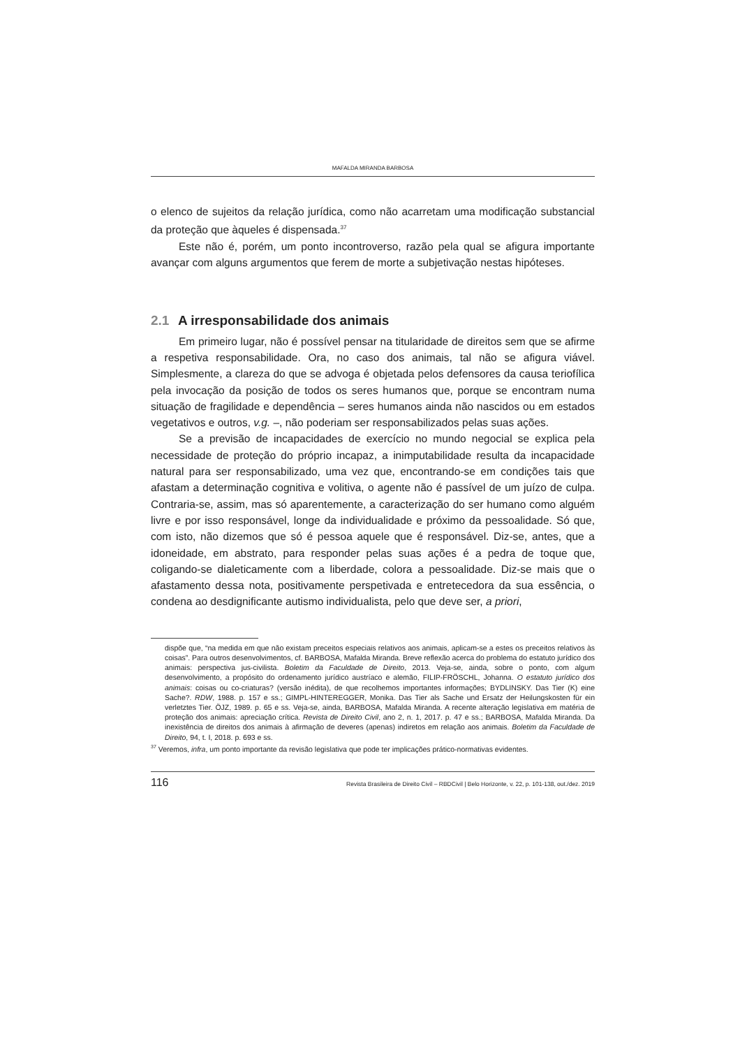MAFALDA MIRANDA BARBOSA
o elenco de sujeitos da relação jurídica, como não acarretam uma modificação substancial da proteção que àqueles é dispensada.<sup>37</sup>
Este não é, porém, um ponto incontroverso, razão pela qual se afigura importante avançar com alguns argumentos que ferem de morte a subjetivação nestas hipóteses.
2.1 A irresponsabilidade dos animais
Em primeiro lugar, não é possível pensar na titularidade de direitos sem que se afirme a respetiva responsabilidade. Ora, no caso dos animais, tal não se afigura viável. Simplesmente, a clareza do que se advoga é objetada pelos defensores da causa teriofílica pela invocação da posição de todos os seres humanos que, porque se encontram numa situação de fragilidade e dependência – seres humanos ainda não nascidos ou em estados vegetativos e outros, v.g. –, não poderiam ser responsabilizados pelas suas ações.
Se a previsão de incapacidades de exercício no mundo negocial se explica pela necessidade de proteção do próprio incapaz, a inimputabilidade resulta da incapacidade natural para ser responsabilizado, uma vez que, encontrando-se em condições tais que afastam a determinação cognitiva e volitiva, o agente não é passível de um juízo de culpa. Contraria-se, assim, mas só aparentemente, a caracterização do ser humano como alguém livre e por isso responsável, longe da individualidade e próximo da pessoalidade. Só que, com isto, não dizemos que só é pessoa aquele que é responsável. Diz-se, antes, que a idoneidade, em abstrato, para responder pelas suas ações é a pedra de toque que, coligando-se dialeticamente com a liberdade, colora a pessoalidade. Diz-se mais que o afastamento dessa nota, positivamente perspetivada e entretecedora da sua essência, o condena ao desdignificante autismo individualista, pelo que deve ser, a priori,
dispõe que, “na medida em que não existam preceitos especiais relativos aos animais, aplicam-se a estes os preceitos relativos às coisas”. Para outros desenvolvimentos, cf. BARBOSA, Mafalda Miranda. Breve reflexão acerca do problema do estatuto jurídico dos animais: perspectiva jus-civilista. Boletim da Faculdade de Direito, 2013. Veja-se, ainda, sobre o ponto, com algum desenvolvimento, a propósito do ordenamento jurídico austríaco e alemão, FILIP-FRÖSCHL, Johanna. O estatuto jurídico dos animais: coisas ou co-criaturas? (versão inédita), de que recolhemos importantes informações; BYDLINSKY. Das Tier (K) eine Sache?. RDW, 1988. p. 157 e ss.; GIMPL-HINTEREGGER, Monika. Das Tier als Sache und Ersatz der Heilungskosten für ein verletztes Tier. ÖJZ, 1989. p. 65 e ss. Veja-se, ainda, BARBOSA, Mafalda Miranda. A recente alteração legislativa em matéria de proteção dos animais: apreciação crítica. Revista de Direito Civil, ano 2, n. 1, 2017. p. 47 e ss.; BARBOSA, Mafalda Miranda. Da inexistência de direitos dos animais à afirmação de deveres (apenas) indiretos em relação aos animais. Boletim da Faculdade de Direito, 94, t. I, 2018. p. 693 e ss.
<sup>37</sup> Veremos, infra, um ponto importante da revisão legislativa que pode ter implicações prático-normativas evidentes.
116 Revista Brasileira de Direito Civil – RBDCivil | Belo Horizonte, v. 22, p. 101-138, out./dez. 2019